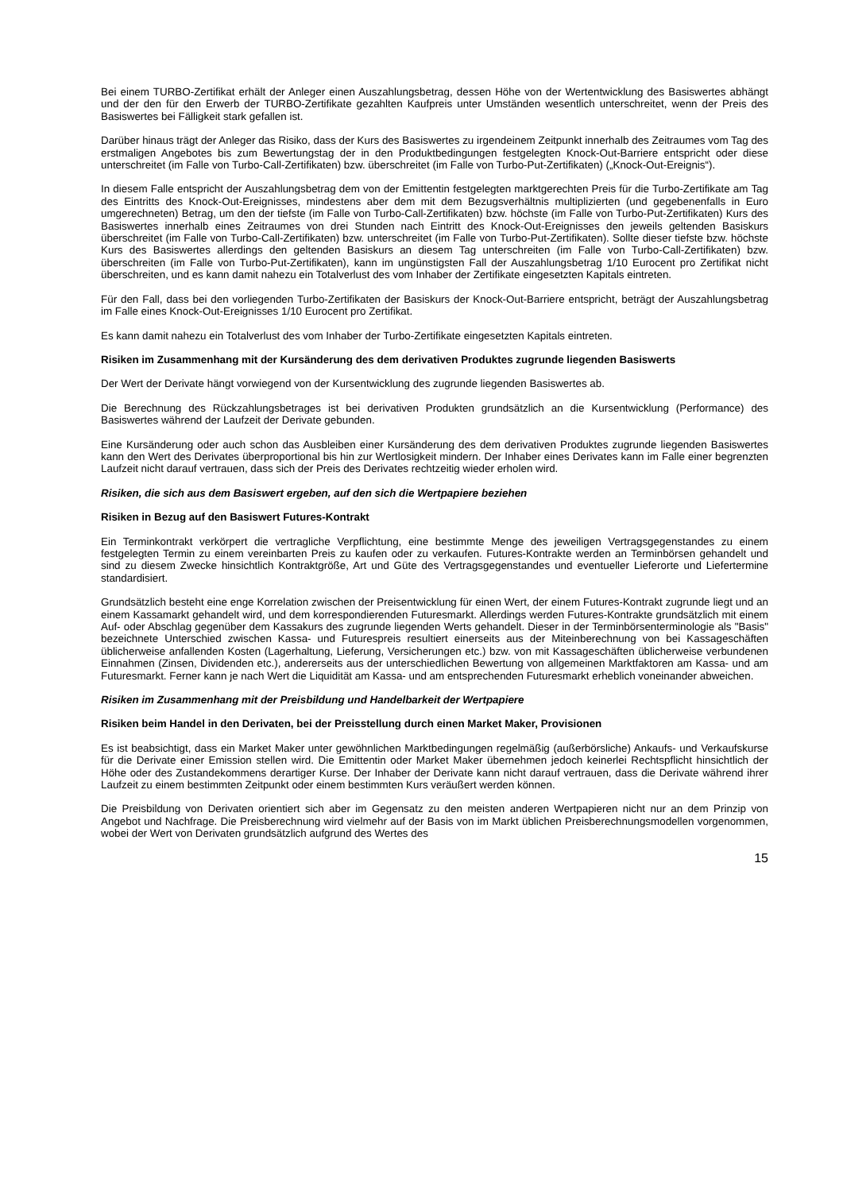Bei einem TURBO-Zertifikat erhält der Anleger einen Auszahlungsbetrag, dessen Höhe von der Wertentwicklung des Basiswertes abhängt und der den für den Erwerb der TURBO-Zertifikate gezahlten Kaufpreis unter Umständen wesentlich unterschreitet, wenn der Preis des Basiswertes bei Fälligkeit stark gefallen ist.
Darüber hinaus trägt der Anleger das Risiko, dass der Kurs des Basiswertes zu irgendeinem Zeitpunkt innerhalb des Zeitraumes vom Tag des erstmaligen Angebotes bis zum Bewertungstag der in den Produktbedingungen festgelegten Knock-Out-Barriere entspricht oder diese unterschreitet (im Falle von Turbo-Call-Zertifikaten) bzw. überschreitet (im Falle von Turbo-Put-Zertifikaten) („Knock-Out-Ereignis“).
In diesem Falle entspricht der Auszahlungsbetrag dem von der Emittentin festgelegten marktgerechten Preis für die Turbo-Zertifikate am Tag des Eintritts des Knock-Out-Ereignisses, mindestens aber dem mit dem Bezugsverhältnis multiplizierten (und gegebenenfalls in Euro umgerechneten) Betrag, um den der tiefste (im Falle von Turbo-Call-Zertifikaten) bzw. höchste (im Falle von Turbo-Put-Zertifikaten) Kurs des Basiswertes innerhalb eines Zeitraumes von drei Stunden nach Eintritt des Knock-Out-Ereignisses den jeweils geltenden Basiskurs überschreitet (im Falle von Turbo-Call-Zertifikaten) bzw. unterschreitet (im Falle von Turbo-Put-Zertifikaten). Sollte dieser tiefste bzw. höchste Kurs des Basiswertes allerdings den geltenden Basiskurs an diesem Tag unterschreiten (im Falle von Turbo-Call-Zertifikaten) bzw. überschreiten (im Falle von Turbo-Put-Zertifikaten), kann im ungünstigsten Fall der Auszahlungsbetrag 1/10 Eurocent pro Zertifikat nicht überschreiten, und es kann damit nahezu ein Totalverlust des vom Inhaber der Zertifikate eingesetzten Kapitals eintreten.
Für den Fall, dass bei den vorliegenden Turbo-Zertifikaten der Basiskurs der Knock-Out-Barriere entspricht, beträgt der Auszahlungsbetrag im Falle eines Knock-Out-Ereignisses 1/10 Eurocent pro Zertifikat.
Es kann damit nahezu ein Totalverlust des vom Inhaber der Turbo-Zertifikate eingesetzten Kapitals eintreten.
Risiken im Zusammenhang mit der Kursänderung des dem derivativen Produktes zugrunde liegenden Basiswerts
Der Wert der Derivate hängt vorwiegend von der Kursentwicklung des zugrunde liegenden Basiswertes ab.
Die Berechnung des Rückzahlungsbetrages ist bei derivativen Produkten grundsätzlich an die Kursentwicklung (Performance) des Basiswertes während der Laufzeit der Derivate gebunden.
Eine Kursänderung oder auch schon das Ausbleiben einer Kursänderung des dem derivativen Produktes zugrunde liegenden Basiswertes kann den Wert des Derivates überproportional bis hin zur Wertlosigkeit mindern. Der Inhaber eines Derivates kann im Falle einer begrenzten Laufzeit nicht darauf vertrauen, dass sich der Preis des Derivates rechtzeitig wieder erholen wird.
Risiken, die sich aus dem Basiswert ergeben, auf den sich die Wertpapiere beziehen
Risiken in Bezug auf den Basiswert Futures-Kontrakt
Ein Terminkontrakt verkörpert die vertragliche Verpflichtung, eine bestimmte Menge des jeweiligen Vertragsgegenstandes zu einem festgelegten Termin zu einem vereinbarten Preis zu kaufen oder zu verkaufen. Futures-Kontrakte werden an Terminbörsen gehandelt und sind zu diesem Zwecke hinsichtlich Kontraktgröße, Art und Güte des Vertragsgegenstandes und eventueller Lieferorte und Liefertermine standardisiert.
Grundsätzlich besteht eine enge Korrelation zwischen der Preisentwicklung für einen Wert, der einem Futures-Kontrakt zugrunde liegt und an einem Kassamarkt gehandelt wird, und dem korrespondierenden Futuresmarkt. Allerdings werden Futures-Kontrakte grundsätzlich mit einem Auf- oder Abschlag gegenüber dem Kassakurs des zugrunde liegenden Werts gehandelt. Dieser in der Terminbörsenterminologie als "Basis" bezeichnete Unterschied zwischen Kassa- und Futurespreis resultiert einerseits aus der Miteinberechnung von bei Kassageschäften üblicherweise anfallenden Kosten (Lagerhaltung, Lieferung, Versicherungen etc.) bzw. von mit Kassageschäften üblicherweise verbundenen Einnahmen (Zinsen, Dividenden etc.), andererseits aus der unterschiedlichen Bewertung von allgemeinen Marktfaktoren am Kassa- und am Futuresmarkt. Ferner kann je nach Wert die Liquidität am Kassa- und am entsprechenden Futuresmarkt erheblich voneinander abweichen.
Risiken im Zusammenhang mit der Preisbildung und Handelbarkeit der Wertpapiere
Risiken beim Handel in den Derivaten, bei der Preisstellung durch einen Market Maker, Provisionen
Es ist beabsichtigt, dass ein Market Maker unter gewöhnlichen Marktbedingungen regelmäßig (außerbörsliche) Ankaufs- und Verkaufskurse für die Derivate einer Emission stellen wird. Die Emittentin oder Market Maker übernehmen jedoch keinerlei Rechtspflicht hinsichtlich der Höhe oder des Zustandekommens derartiger Kurse. Der Inhaber der Derivate kann nicht darauf vertrauen, dass die Derivate während ihrer Laufzeit zu einem bestimmten Zeitpunkt oder einem bestimmten Kurs veräußert werden können.
Die Preisbildung von Derivaten orientiert sich aber im Gegensatz zu den meisten anderen Wertpapieren nicht nur an dem Prinzip von Angebot und Nachfrage. Die Preisberechnung wird vielmehr auf der Basis von im Markt üblichen Preisberechnungsmodellen vorgenommen, wobei der Wert von Derivaten grundsätzlich aufgrund des Wertes des
15